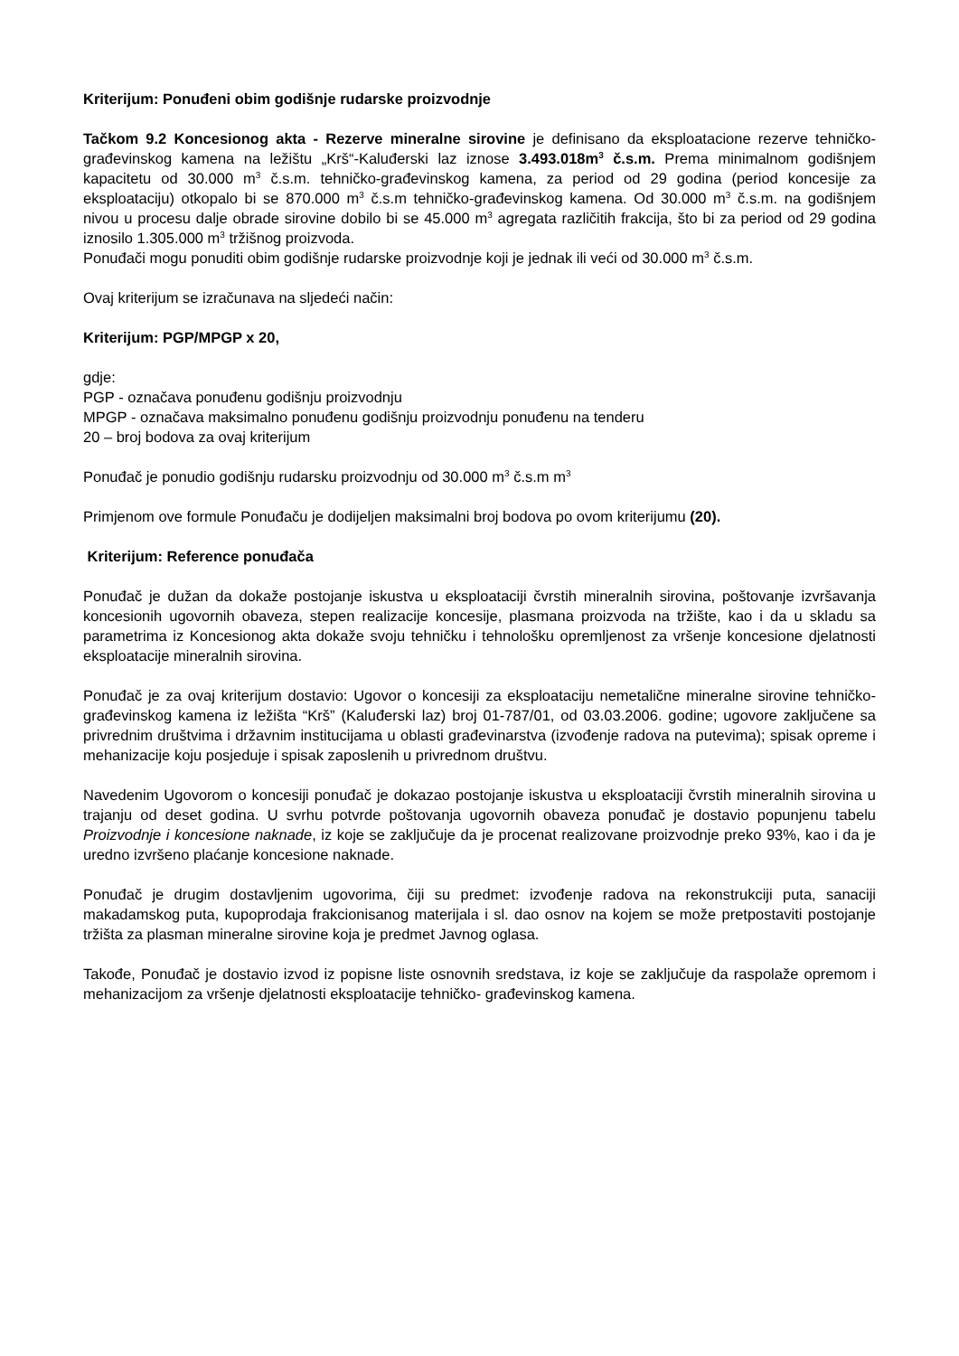Kriterijum: Ponuđeni obim godišnje rudarske proizvodnje
Tačkom 9.2 Koncesionog akta - Rezerve mineralne sirovine je definisano da eksploatacione rezerve tehničko-građevinskog kamena na ležištu „Krš“-Kaluđerski laz iznose 3.493.018m<sup>3</sup> č.s.m. Prema minimalnom godišnjem kapacitetu od 30.000 m<sup>3</sup> č.s.m. tehničko-građevinskog kamena, za period od 29 godina (period koncesije za eksploataciju) otkopalo bi se 870.000 m<sup>3</sup> č.s.m tehničko-građevinskog kamena. Od 30.000 m<sup>3</sup> č.s.m. na godišnjem nivou u procesu dalje obrade sirovine dobilo bi se 45.000 m<sup>3</sup> agregata različitih frakcija, što bi za period od 29 godina iznosilo 1.305.000 m<sup>3</sup> tržišnog proizvoda.
Ponuđači mogu ponuditi obim godišnje rudarske proizvodnje koji je jednak ili veći od 30.000 m<sup>3</sup> č.s.m.
Ovaj kriterijum se izračunava na sljedeći način:
Kriterijum: PGP/MPGP x 20,
gdje:
PGP - označava ponuđenu godišnju proizvodnju
MPGP - označava maksimalno ponuđenu godišnju proizvodnju ponuđenu na tenderu
20 – broj bodova za ovaj kriterijum
Ponuđač je ponudio godišnju rudarsku proizvodnju od 30.000 m<sup>3</sup> č.s.m m<sup>3</sup>
Primjenom ove formule Ponuđaču je dodijeljen maksimalni broj bodova po ovom kriterijumu (20).
Kriterijum: Reference ponuđača
Ponuđač je dužan da dokaže postojanje iskustva u eksploataciji čvrstih mineralnih sirovina, poštovanje izvršavanja koncesionih ugovornih obaveza, stepen realizacije koncesije, plasmana proizvoda na tržište, kao i da u skladu sa parametrima iz Koncesionog akta dokaže svoju tehničku i tehnološku opremljenost za vršenje koncesione djelatnosti eksploatacije mineralnih sirovina.
Ponuđač je za ovaj kriterijum dostavio: Ugovor o koncesiji za eksploataciju nemetalične mineralne sirovine tehničko-građevinskog kamena iz ležišta “Krš” (Kaluđerski laz) broj 01-787/01, od 03.03.2006. godine; ugovore zaključene sa privrednim društvima i državnim institucijama u oblasti građevinarstva (izvođenje radova na putevima); spisak opreme i mehanizacije koju posjeduje i spisak zaposlenih u privrednom društvu.
Navedenim Ugovorom o koncesiji ponuđač je dokazao postojanje iskustva u eksploataciji čvrstih mineralnih sirovina u trajanju od deset godina. U svrhu potvrde poštovanja ugovornih obaveza ponuđač je dostavio popunjenu tabelu Proizvodnje i koncesione naknade, iz koje se zaključuje da je procenat realizovane proizvodnje preko 93%, kao i da je uredno izvršeno plaćanje koncesione naknade.
Ponuđač je drugim dostavljenim ugovorima, čiji su predmet: izvođenje radova na rekonstrukciji puta, sanaciji makadamskog puta, kupoprodaja frakcionisanog materijala i sl. dao osnov na kojem se može pretpostaviti postojanje tržišta za plasman mineralne sirovine koja je predmet Javnog oglasa.
Takođe, Ponuđač je dostavio izvod iz popisne liste osnovnih sredstava, iz koje se zaključuje da raspolaže opremom i mehanizacijom za vršenje djelatnosti eksploatacije tehničko- građevinskog kamena.